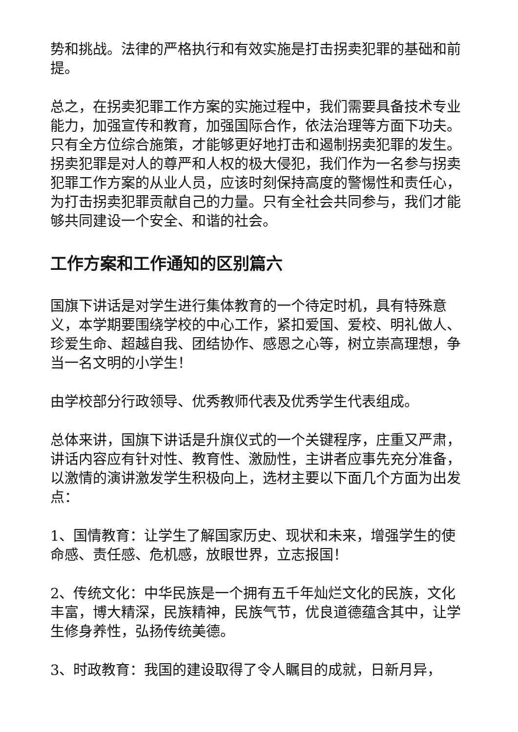势和挑战。法律的严格执行和有效实施是打击拐卖犯罪的基础和前提。
总之，在拐卖犯罪工作方案的实施过程中，我们需要具备技术专业能力，加强宣传和教育，加强国际合作，依法治理等方面下功夫。只有全方位综合施策，才能够更好地打击和遏制拐卖犯罪的发生。拐卖犯罪是对人的尊严和人权的极大侵犯，我们作为一名参与拐卖犯罪工作方案的从业人员，应该时刻保持高度的警惕性和责任心，为打击拐卖犯罪贡献自己的力量。只有全社会共同参与，我们才能够共同建设一个安全、和谐的社会。
工作方案和工作通知的区别篇六
国旗下讲话是对学生进行集体教育的一个待定时机，具有特殊意义，本学期要围绕学校的中心工作，紧扣爱国、爱校、明礼做人、珍爱生命、超越自我、团结协作、感恩之心等，树立崇高理想，争当一名文明的小学生！
由学校部分行政领导、优秀教师代表及优秀学生代表组成。
总体来讲，国旗下讲话是升旗仪式的一个关键程序，庄重又严肃，讲话内容应有针对性、教育性、激励性，主讲者应事先充分准备，以激情的演讲激发学生积极向上，选材主要以下面几个方面为出发点：
1、国情教育：让学生了解国家历史、现状和未来，增强学生的使命感、责任感、危机感，放眼世界，立志报国！
2、传统文化：中华民族是一个拥有五千年灿烂文化的民族，文化丰富，博大精深，民族精神，民族气节，优良道德蕴含其中，让学生修身养性，弘扬传统美德。
3、时政教育：我国的建设取得了令人瞩目的成就，日新月异，